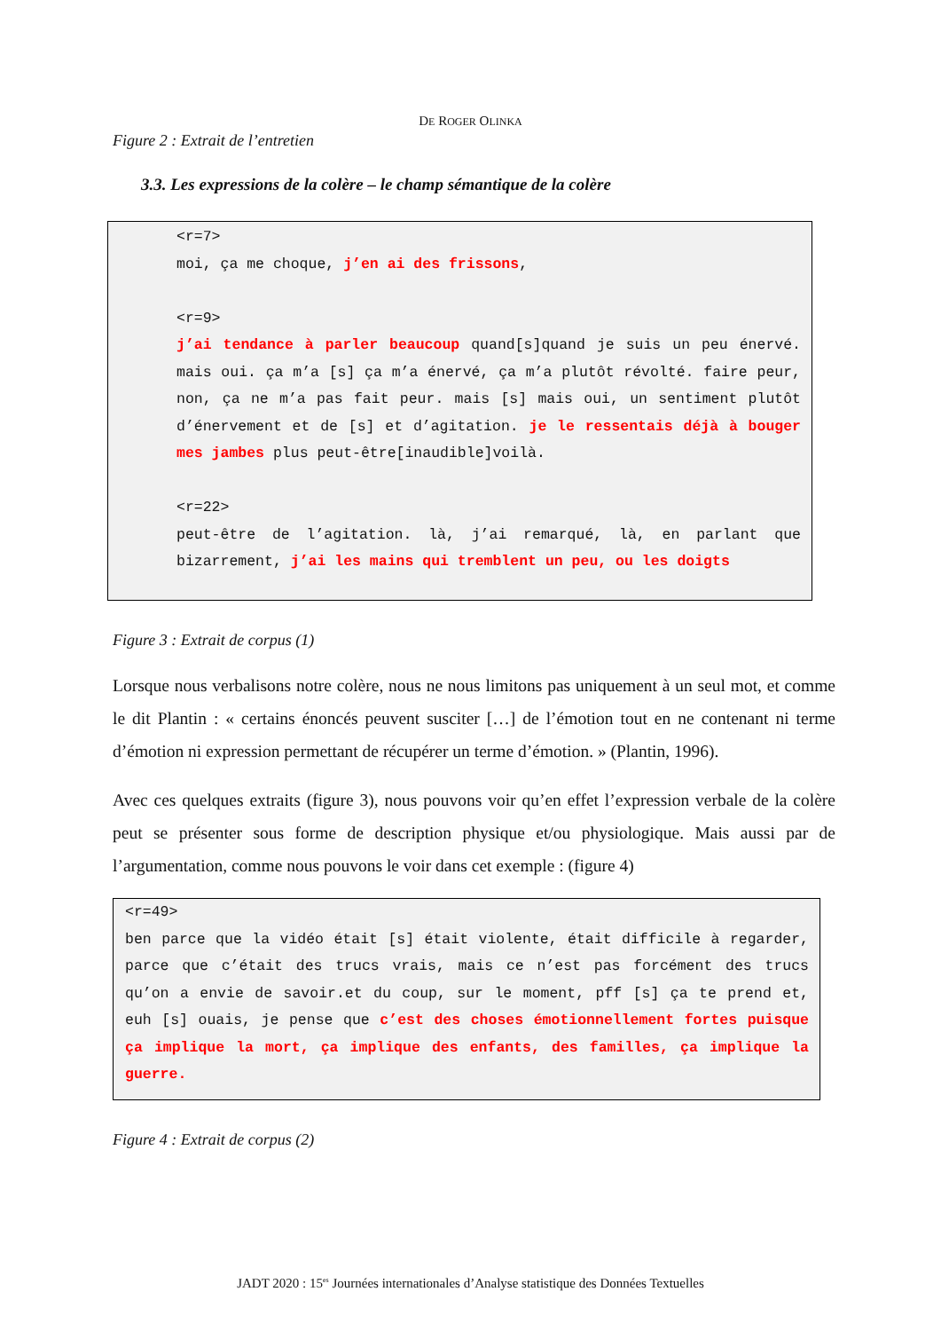DE ROGER OLINKA
Figure 2 : Extrait de l’entretien
3.3. Les expressions de la colère – le champ sémantique de la colère
<r=7>
moi, ça me choque, j’en ai des frissons,
<r=9>
j’ai tendance à parler beaucoup quand[s]quand je suis un peu énervé. mais oui. ça m’a [s] ça m’a énervé, ça m’a plutôt révolté. faire peur, non, ça ne m’a pas fait peur. mais [s] mais oui, un sentiment plutôt d’énervement et de [s] et d’agitation. je le ressentais déjà à bouger mes jambes plus peut-être[inaudible]voilà.
<r=22>
peut-être de l’agitation. là, j’ai remarqué, là, en parlant que bizarrement, j’ai les mains qui tremblent un peu, ou les doigts
Figure 3 : Extrait de corpus (1)
Lorsque nous verbalisons notre colère, nous ne nous limitons pas uniquement à un seul mot, et comme le dit Plantin : « certains énoncés peuvent susciter […] de l’émotion tout en ne contenant ni terme d’émotion ni expression permettant de récupérer un terme d’émotion. » (Plantin, 1996).
Avec ces quelques extraits (figure 3), nous pouvons voir qu’en effet l’expression verbale de la colère peut se présenter sous forme de description physique et/ou physiologique. Mais aussi par de l’argumentation, comme nous pouvons le voir dans cet exemple : (figure 4)
<r=49>
ben parce que la vidéo était [s] était violente, était difficile à regarder, parce que c’était des trucs vrais, mais ce n’est pas forcément des trucs qu’on a envie de savoir.et du coup, sur le moment, pff [s] ça te prend et, euh [s] ouais, je pense que c’est des choses émotionnellement fortes puisque ça implique la mort, ça implique des enfants, des familles, ça implique la guerre.
Figure 4 : Extrait de corpus (2)
JADT 2020 : 15<sup>es</sup> Journées internationales d’Analyse statistique des Données Textuelles